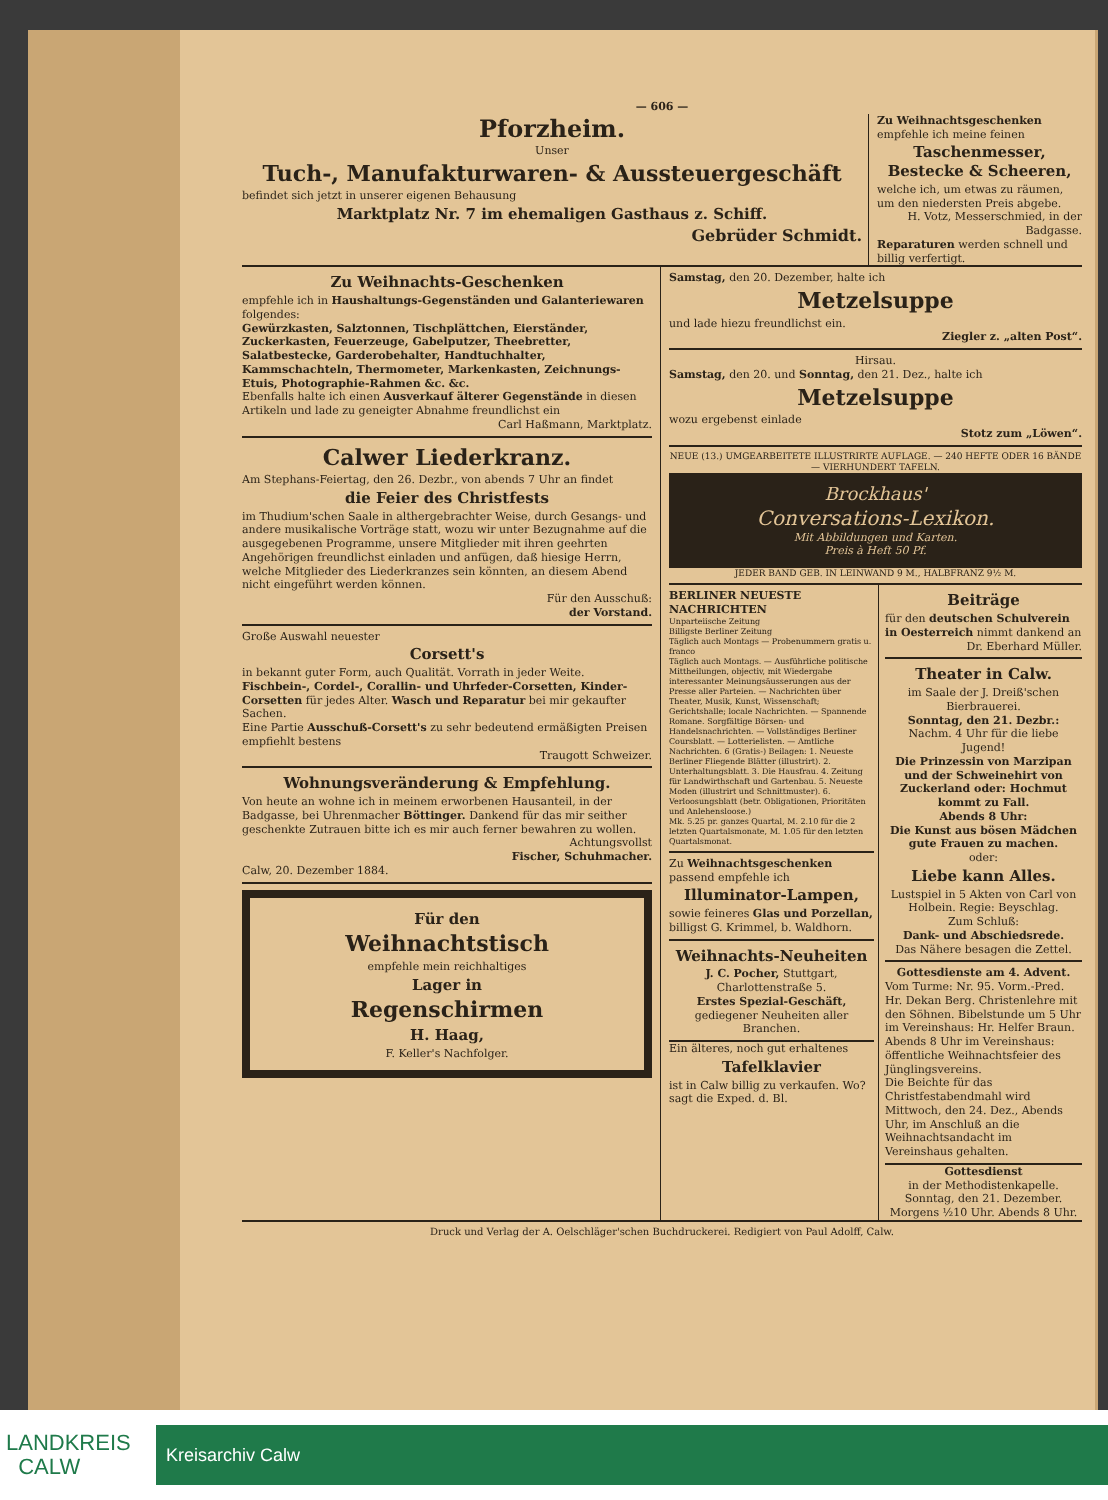— 606 —
Pforzheim.
Unser
Tuch-, Manufakturwaren- & Aussteuergeschäft
befindet sich jetzt in unserer eigenen Behausung
Marktplatz Nr. 7 im ehemaligen Gasthaus z. Schiff.
Gebrüder Schmidt.
Zu Weihnachtsgeschenken empfehle ich meine feinen
Taschenmesser, Bestecke & Scheeren,
welche ich, um etwas zu räumen, um den niedersten Preis abgebe.
H. Votz, Messerschmied, in der Badgasse.
Reparaturen werden schnell und billig verfertigt.
Zu Weihnachts-Geschenken
empfehle ich in Haushaltungs-Gegenständen und Galanteriewaren folgendes:
Gewürzkasten, Salztonnen, Tischplättchen, Eierständer, Zuckerkasten, Feuerzeuge, Gabelputzer, Theebretter, Salatbestecke, Garderobehalter, Handtuchhalter, Kammschachteln, Thermometer, Markenkasten, Zeichnungs-Etuis, Photographie-Rahmen &c. &c.
Ebenfalls halte ich einen Ausverkauf älterer Gegenstände in diesen Artikeln und lade zu geneigter Abnahme freundlichst ein
Carl Haßmann, Marktplatz.
Calwer Liederkranz.
Am Stephans-Feiertag, den 26. Dezbr., von abends 7 Uhr an findet
die Feier des Christfests
im Thudium'schen Saale in althergebrachter Weise, durch Gesangs- und andere musikalische Vorträge statt, wozu wir unter Bezugnahme auf die ausgegebenen Programme, unsere Mitglieder mit ihren geehrten Angehörigen freundlichst einladen und anfügen, daß hiesige Herrn, welche Mitglieder des Liederkranzes sein könnten, an diesem Abend nicht eingeführt werden können.
Für den Ausschuß:
der Vorstand.
Große Auswahl neuester
Corsett's
in bekannt guter Form, auch Qualität. Vorrath in jeder Weite.
Fischbein-, Cordel-, Corallin- und Uhrfeder-Corsetten, Kinder-Corsetten für jedes Alter. Wasch und Reparatur bei mir gekaufter Sachen.
Eine Partie Ausschuß-Corsett's zu sehr bedeutend ermäßigten Preisen empfiehlt bestens
Traugott Schweizer.
Wohnungsveränderung & Empfehlung.
Von heute an wohne ich in meinem erworbenen Hausanteil, in der Badgasse, bei Uhrenmacher Böttinger. Dankend für das mir seither geschenkte Zutrauen bitte ich es mir auch ferner bewahren zu wollen.
Achtungsvollst
Fischer, Schuhmacher.
Calw, 20. Dezember 1884.
Für den
Weihnachtstisch
empfehle mein reichhaltiges
Lager in
Regenschirmen
H. Haag,
F. Keller's Nachfolger.
Samstag, den 20. Dezember, halte ich
Metzelsuppe
und lade hiezu freundlichst ein.
Ziegler z. „alten Post“.
Hirsau.
Samstag, den 20. und Sonntag, den 21. Dez., halte ich
Metzelsuppe
wozu ergebenst einlade
Stotz zum „Löwen“.
NEUE (13.) UMGEARBEITETE ILLUSTRIRTE AUFLAGE. — 240 HEFTE ODER 16 BÄNDE — VIERHUNDERT TAFELN.
Brockhaus'
Conversations-Lexikon.
Mit Abbildungen und Karten.
Preis à Heft 50 Pf.
JEDER BAND GEB. IN LEINWAND 9 M., HALBFRANZ 9½ M.
BERLINER NEUESTE NACHRICHTEN
Unparteiische Zeitung
Billigste Berliner Zeitung
Täglich auch Montags — Probenummern gratis u. franco
Täglich auch Montags. — Ausführliche politische Mittheilungen, objectiv, mit Wiedergabe interessanter Meinungsäusserungen aus der Presse aller Parteien. — Nachrichten über Theater, Musik, Kunst, Wissenschaft; Gerichtshalle; locale Nachrichten. — Spannende Romane. Sorgfältige Börsen- und Handelsnachrichten. — Vollständiges Berliner Coursblatt. — Lotterielisten. — Amtliche Nachrichten. 6 (Gratis-) Beilagen: 1. Neueste Berliner Fliegende Blätter (illustrirt). 2. Unterhaltungsblatt. 3. Die Hausfrau. 4. Zeitung für Landwirthschaft und Gartenbau. 5. Neueste Moden (illustrirt und Schnittmuster). 6. Verloosungsblatt (betr. Obligationen, Prioritäten und Anlehensloose.)
Mk. 5.25 pr. ganzes Quartal, M. 2.10 für die 2 letzten Quartalsmonate, M. 1.05 für den letzten Quartalsmonat.
Zu Weihnachtsgeschenken passend empfehle ich
Illuminator-Lampen,
sowie feineres Glas und Porzellan, billigst G. Krimmel, b. Waldhorn.
Weihnachts-Neuheiten
J. C. Pocher, Stuttgart, Charlottenstraße 5.
Erstes Spezial-Geschäft, gediegener Neuheiten aller Branchen.
Ein älteres, noch gut erhaltenes
Tafelklavier
ist in Calw billig zu verkaufen. Wo? sagt die Exped. d. Bl.
Beiträge
für den deutschen Schulverein in Oesterreich nimmt dankend an
Dr. Eberhard Müller.
Theater in Calw.
im Saale der J. Dreiß'schen Bierbrauerei.
Sonntag, den 21. Dezbr.:
Nachm. 4 Uhr für die liebe Jugend!
Die Prinzessin von Marzipan und der Schweinehirt von Zuckerland oder: Hochmut kommt zu Fall.
Abends 8 Uhr:
Die Kunst aus bösen Mädchen gute Frauen zu machen.
oder:
Liebe kann Alles.
Lustspiel in 5 Akten von Carl von Holbein. Regie: Beyschlag.
Zum Schluß:
Dank- und Abschiedsrede.
Das Nähere besagen die Zettel.
Gottesdienste am 4. Advent.
Vom Turme: Nr. 95. Vorm.-Pred. Hr. Dekan Berg. Christenlehre mit den Söhnen. Bibelstunde um 5 Uhr im Vereinshaus: Hr. Helfer Braun. Abends 8 Uhr im Vereinshaus: öffentliche Weihnachtsfeier des Jünglingsvereins.
Die Beichte für das Christfestabendmahl wird Mittwoch, den 24. Dez., Abends Uhr, im Anschluß an die Weihnachtsandacht im Vereinshaus gehalten.
Gottesdienst
in der Methodistenkapelle.
Sonntag, den 21. Dezember.
Morgens ½10 Uhr. Abends 8 Uhr.
Druck und Verlag der A. Oelschläger'schen Buchdruckerei. Redigiert von Paul Adolff, Calw.
LANDKREIS
CALW
Kreisarchiv Calw